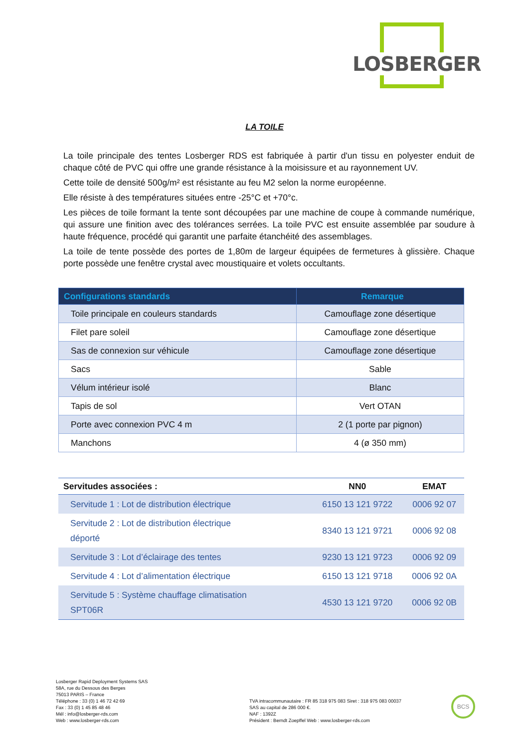LOSBERGER
LA TOILE
La toile principale des tentes Losberger RDS est fabriquée à partir d'un tissu en polyester enduit de chaque côté de PVC qui offre une grande résistance à la moisissure et au rayonnement UV.
Cette toile de densité 500g/m² est résistante au feu M2 selon la norme européenne.
Elle résiste à des températures situées entre -25°C et +70°c.
Les pièces de toile formant la tente sont découpées par une machine de coupe à commande numérique, qui assure une finition avec des tolérances serrées. La toile PVC est ensuite assemblée par soudure à haute fréquence, procédé qui garantit une parfaite étanchéité des assemblages.
La toile de tente possède des portes de 1,80m de largeur équipées de fermetures à glissière. Chaque porte possède une fenêtre crystal avec moustiquaire et volets occultants.
| Configurations standards | Remarque |
| --- | --- |
| Toile principale en couleurs standards | Camouflage zone désertique |
| Filet pare soleil | Camouflage zone désertique |
| Sas de connexion sur véhicule | Camouflage zone désertique |
| Sacs | Sable |
| Vélum intérieur isolé | Blanc |
| Tapis de sol | Vert OTAN |
| Porte avec connexion PVC 4 m | 2 (1 porte par pignon) |
| Manchons | 4 (ø 350 mm) |
| Servitudes associées : | NN0 | EMAT |
| --- | --- | --- |
| Servitude 1 : Lot de distribution électrique | 6150 13 121 9722 | 0006 92 07 |
| Servitude 2 : Lot de distribution électrique déporté | 8340 13 121 9721 | 0006 92 08 |
| Servitude 3 : Lot d’éclairage des tentes | 9230 13 121 9723 | 0006 92 09 |
| Servitude 4 : Lot d’alimentation électrique | 6150 13 121 9718 | 0006 92 0A |
| Servitude 5 : Système chauffage climatisation SPT06R | 4530 13 121 9720 | 0006 92 0B |
Losberger Rapid Deployment Systems SAS
58A, rue du Dessous des Berges
75013 PARIS – France
Téléphone : 33 (0) 1 46 72 42 69
Fax : 33 (0) 1 45 85 48 46
Mél : info@losberger-rds.com
Web : www.losberger-rds.com
TVA intracommunautaire : FR 85 318 975 083 Siret : 318 975 083 00037
SAS au capital de 286 000 €.
NAF : 1392Z
Président : Berndt Zoepffel Web : www.losberger-rds.com
BCS